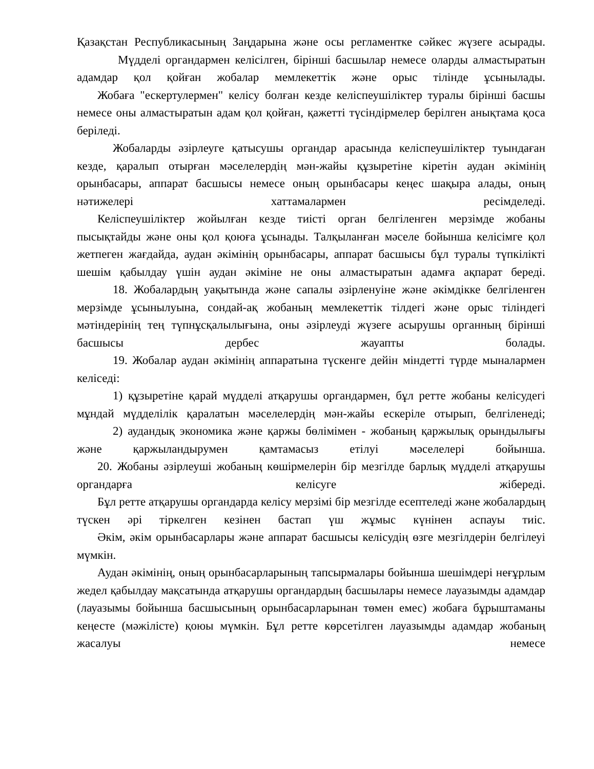Қазақстан Республикасының Заңдарына және осы регламентке сәйкес жүзеге асырады.
Мүдделі органдармен келісілген, бірінші басшылар немесе оларды алмастыратын адамдар қол қойған жобалар мемлекеттік және орыс тілінде ұсынылады.
Жобаға "ескертулермен" келісу болған кезде келіспеушіліктер туралы бірінші басшы немесе оны алмастыратын адам қол қойған, қажетті түсіндірмелер берілген анықтама қоса беріледі.
Жобаларды әзірлеуге қатысушы органдар арасында келіспеушіліктер туындаған кезде, қаралып отырған мәселелердің мән-жайы құзыретіне кіретін аудан әкімінің орынбасары, аппарат басшысы немесе оның орынбасары кеңес шақыра алады, оның нәтижелері хаттамалармен ресімделеді.
Келіспеушіліктер жойылған кезде тиісті орган белгіленген мерзімде жобаны пысықтайды және оны қол қоюға ұсынады. Талқыланған мәселе бойынша келісімге қол жетпеген жағдайда, аудан әкімінің орынбасары, аппарат басшысы бұл туралы түпкілікті шешім қабылдау үшін аудан әкіміне не оны алмастыратын адамға ақпарат береді.
18. Жобалардың уақытында және сапалы әзірленуіне және әкімдікке белгіленген мерзімде ұсынылуына, сондай-ақ жобаның мемлекеттік тілдегі және орыс тіліндегі мәтіндерінің тең түпнұсқалылығына, оны әзірлеуді жүзеге асырушы органның бірінші басшысы дербес жауапты болады.
19. Жобалар аудан әкімінің аппаратына түскенге дейін міндетті түрде мыналармен келіседі:
1) құзыретіне қарай мүдделі атқарушы органдармен, бұл ретте жобаны келісудегі мұндай мүдделілік қаралатын мәселелердің мән-жайы ескеріле отырып, белгіленеді;
2) аудандық экономика және қаржы бөлімімен - жобаның қаржылық орындылығы және қаржыландырумен қамтамасыз етілуі мәселелері бойынша.
20. Жобаны әзірлеуші жобаның көшірмелерін бір мезгілде барлық мүдделі атқарушы органдарға келісуге жібереді.
Бұл ретте атқарушы органдарда келісу мерзімі бір мезгілде есептеледі және жобалардың түскен әрі тіркелген кезінен бастап үш жұмыс күнінен аспауы тиіс.
Әкім, әкім орынбасарлары және аппарат басшысы келісудің өзге мезгілдерін белгілеуі мүмкін.
Аудан әкімінің, оның орынбасарларының тапсырмалары бойынша шешімдері неғұрлым жедел қабылдау мақсатында атқарушы органдардың басшылары немесе лауазымды адамдар (лауазымы бойынша басшысының орынбасарларынан төмен емес) жобаға бұрыштаманы кеңесте (мәжілісте) қоюы мүмкін. Бұл ретте көрсетілген лауазымды адамдар жобаның жасалуы немесе